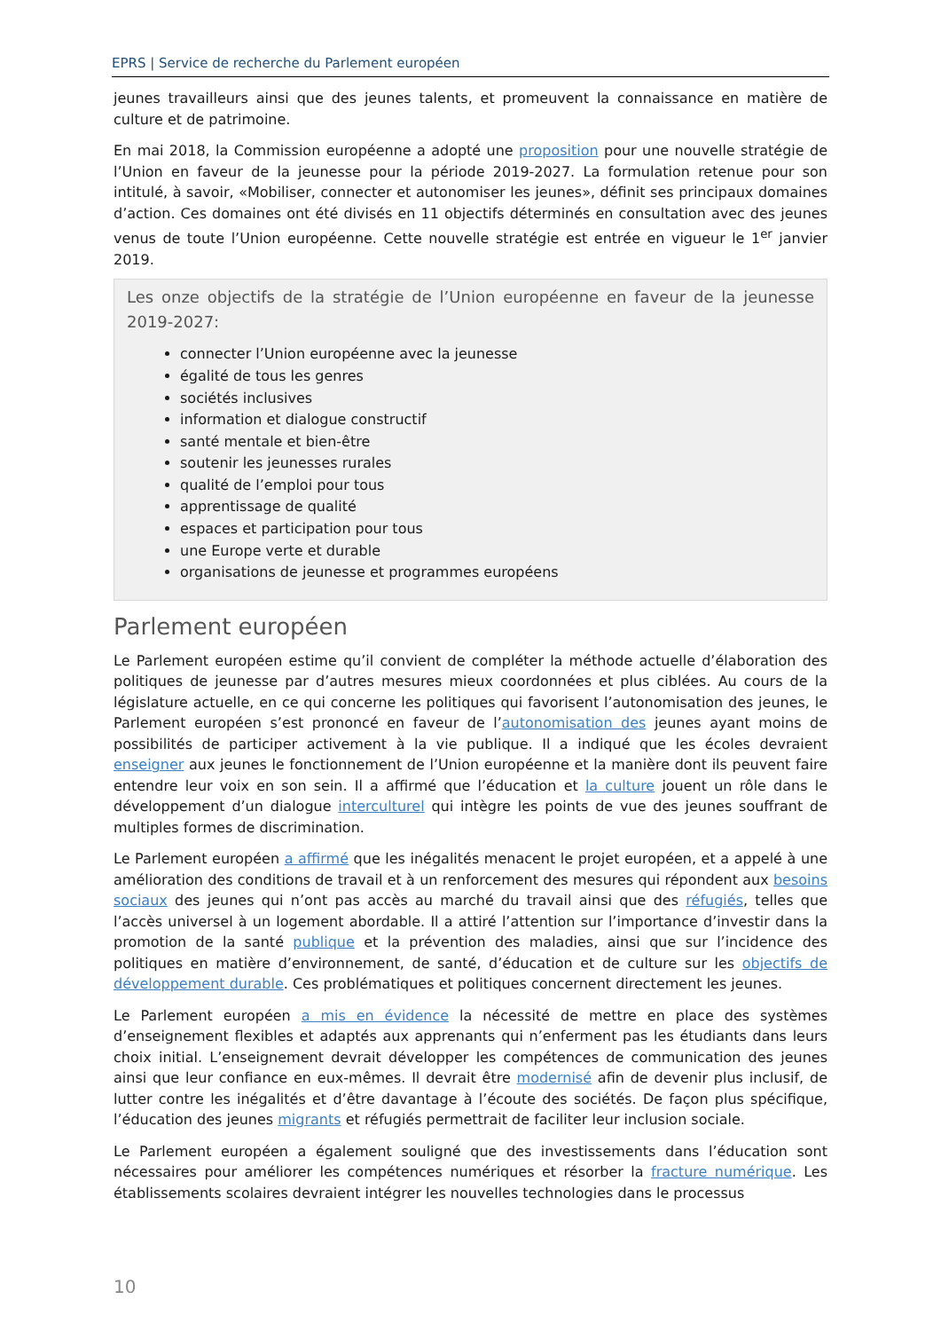EPRS | Service de recherche du Parlement européen
jeunes travailleurs ainsi que des jeunes talents, et promeuvent la connaissance en matière de culture et de patrimoine.
En mai 2018, la Commission européenne a adopté une proposition pour une nouvelle stratégie de l’Union en faveur de la jeunesse pour la période 2019-2027. La formulation retenue pour son intitulé, à savoir, «Mobiliser, connecter et autonomiser les jeunes», définit ses principaux domaines d’action. Ces domaines ont été divisés en 11 objectifs déterminés en consultation avec des jeunes venus de toute l’Union européenne. Cette nouvelle stratégie est entrée en vigueur le 1<sup>er</sup> janvier 2019.
Les onze objectifs de la stratégie de l’Union européenne en faveur de la jeunesse 2019-2027:
connecter l’Union européenne avec la jeunesse
égalité de tous les genres
sociétés inclusives
information et dialogue constructif
santé mentale et bien-être
soutenir les jeunesses rurales
qualité de l’emploi pour tous
apprentissage de qualité
espaces et participation pour tous
une Europe verte et durable
organisations de jeunesse et programmes européens
Parlement européen
Le Parlement européen estime qu’il convient de compléter la méthode actuelle d’élaboration des politiques de jeunesse par d’autres mesures mieux coordonnées et plus ciblées. Au cours de la législature actuelle, en ce qui concerne les politiques qui favorisent l’autonomisation des jeunes, le Parlement européen s’est prononcé en faveur de l’autonomisation des jeunes ayant moins de possibilités de participer activement à la vie publique. Il a indiqué que les écoles devraient enseigner aux jeunes le fonctionnement de l’Union européenne et la manière dont ils peuvent faire entendre leur voix en son sein. Il a affirmé que l’éducation et la culture jouent un rôle dans le développement d’un dialogue interculturel qui intègre les points de vue des jeunes souffrant de multiples formes de discrimination.
Le Parlement européen a affirmé que les inégalités menacent le projet européen, et a appelé à une amélioration des conditions de travail et à un renforcement des mesures qui répondent aux besoins sociaux des jeunes qui n’ont pas accès au marché du travail ainsi que des réfugiés, telles que l’accès universel à un logement abordable. Il a attiré l’attention sur l’importance d’investir dans la promotion de la santé publique et la prévention des maladies, ainsi que sur l’incidence des politiques en matière d’environnement, de santé, d’éducation et de culture sur les objectifs de développement durable. Ces problématiques et politiques concernent directement les jeunes.
Le Parlement européen a mis en évidence la nécessité de mettre en place des systèmes d’enseignement flexibles et adaptés aux apprenants qui n’enferment pas les étudiants dans leurs choix initial. L’enseignement devrait développer les compétences de communication des jeunes ainsi que leur confiance en eux-mêmes. Il devrait être modernisé afin de devenir plus inclusif, de lutter contre les inégalités et d’être davantage à l’écoute des sociétés. De façon plus spécifique, l’éducation des jeunes migrants et réfugiés permettrait de faciliter leur inclusion sociale.
Le Parlement européen a également souligné que des investissements dans l’éducation sont nécessaires pour améliorer les compétences numériques et résorber la fracture numérique. Les établissements scolaires devraient intégrer les nouvelles technologies dans le processus
10